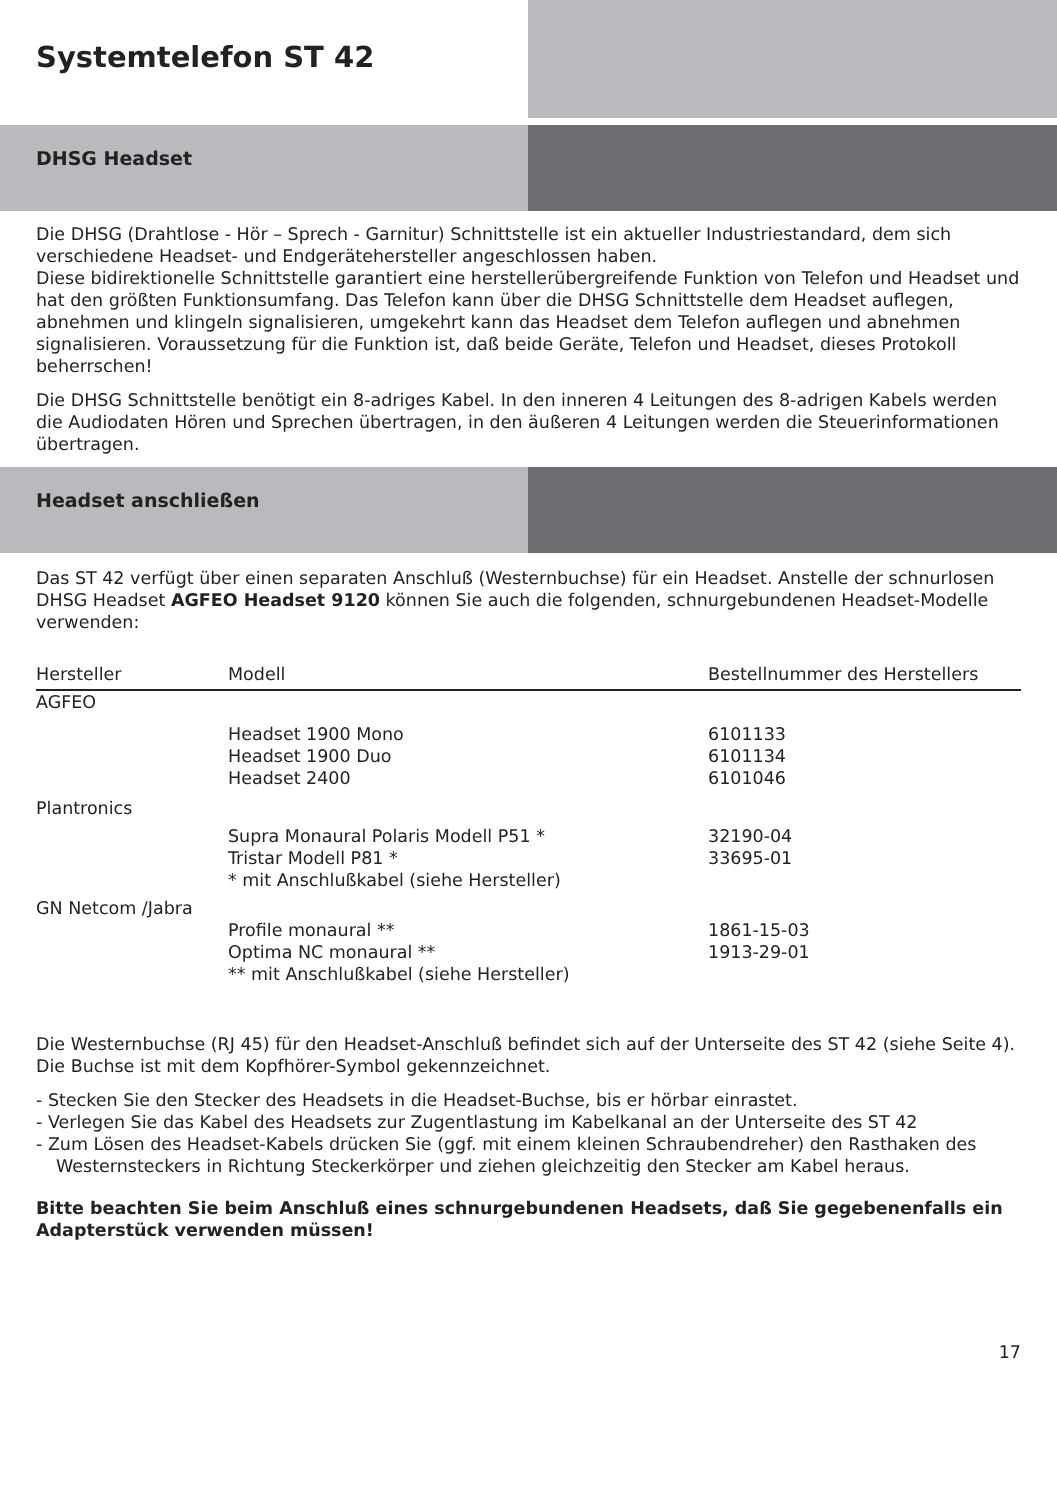Systemtelefon ST 42
DHSG Headset
Die DHSG (Drahtlose - Hör – Sprech - Garnitur) Schnittstelle ist ein aktueller Industriestandard, dem sich verschiedene Headset- und Endgerätehersteller angeschlossen haben.
Diese bidirektionelle Schnittstelle garantiert eine herstellerübergreifende Funktion von Telefon und Headset und hat den größten Funktionsumfang. Das Telefon kann über die DHSG Schnittstelle dem Headset auflegen, abnehmen und klingeln signalisieren, umgekehrt kann das Headset dem Telefon auflegen und abnehmen signalisieren. Voraussetzung für die Funktion ist, daß beide Geräte, Telefon und Headset, dieses Protokoll beherrschen!
Die DHSG Schnittstelle benötigt ein 8-adriges Kabel. In den inneren 4 Leitungen des 8-adrigen Kabels werden die Audiodaten Hören und Sprechen übertragen, in den äußeren 4 Leitungen werden die Steuerinformationen übertragen.
Headset anschließen
Das ST 42 verfügt über einen separaten Anschluß (Westernbuchse) für ein Headset. Anstelle der schnurlosen DHSG Headset AGFEO Headset 9120 können Sie auch die folgenden, schnurgebundenen Headset-Modelle verwenden:
| Hersteller | Modell | Bestellnummer des Herstellers |
| --- | --- | --- |
| AGFEO | | |
| | Headset 1900 Mono Headset 1900 Duo Headset 2400 | 6101133 6101134 6101046 |
| Plantronics | | |
| | Supra Monaural Polaris Modell P51 * Tristar Modell P81 * * mit Anschlußkabel (siehe Hersteller) | 32190-04 33695-01 |
| GN Netcom /Jabra | | |
| | Profile monaural ** Optima NC monaural ** ** mit Anschlußkabel (siehe Hersteller) | 1861-15-03 1913-29-01 |
Die Westernbuchse (RJ 45) für den Headset-Anschluß befindet sich auf der Unterseite des ST 42 (siehe Seite 4). Die Buchse ist mit dem Kopfhörer-Symbol gekennzeichnet.
- Stecken Sie den Stecker des Headsets in die Headset-Buchse, bis er hörbar einrastet.
- Verlegen Sie das Kabel des Headsets zur Zugentlastung im Kabelkanal an der Unterseite des ST 42
- Zum Lösen des Headset-Kabels drücken Sie (ggf. mit einem kleinen Schraubendreher) den Rasthaken des Westernsteckers in Richtung Steckerkörper und ziehen gleichzeitig den Stecker am Kabel heraus.
Bitte beachten Sie beim Anschluß eines schnurgebundenen Headsets, daß Sie gegebenenfalls ein Adapterstück verwenden müssen!
17